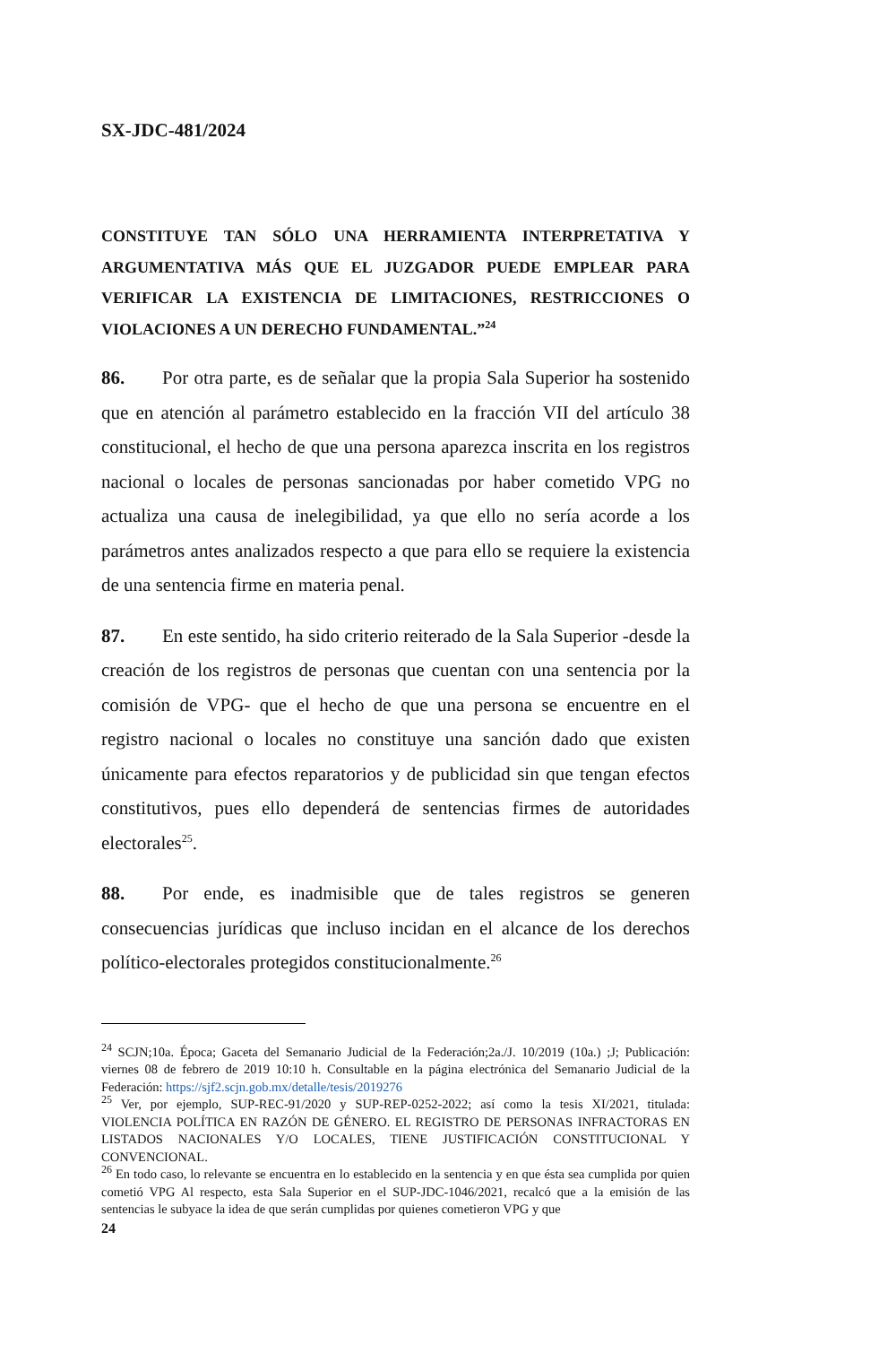SX-JDC-481/2024
CONSTITUYE TAN SÓLO UNA HERRAMIENTA INTERPRETATIVA Y ARGUMENTATIVA MÁS QUE EL JUZGADOR PUEDE EMPLEAR PARA VERIFICAR LA EXISTENCIA DE LIMITACIONES, RESTRICCIONES O VIOLACIONES A UN DERECHO FUNDAMENTAL.”<sup>24</sup>
86. Por otra parte, es de señalar que la propia Sala Superior ha sostenido que en atención al parámetro establecido en la fracción VII del artículo 38 constitucional, el hecho de que una persona aparezca inscrita en los registros nacional o locales de personas sancionadas por haber cometido VPG no actualiza una causa de inelegibilidad, ya que ello no sería acorde a los parámetros antes analizados respecto a que para ello se requiere la existencia de una sentencia firme en materia penal.
87. En este sentido, ha sido criterio reiterado de la Sala Superior -desde la creación de los registros de personas que cuentan con una sentencia por la comisión de VPG- que el hecho de que una persona se encuentre en el registro nacional o locales no constituye una sanción dado que existen únicamente para efectos reparatorios y de publicidad sin que tengan efectos constitutivos, pues ello dependerá de sentencias firmes de autoridades electorales<sup>25</sup>.
88. Por ende, es inadmisible que de tales registros se generen consecuencias jurídicas que incluso incidan en el alcance de los derechos político-electorales protegidos constitucionalmente.<sup>26</sup>
<sup>24</sup> SCJN;10a. Época; Gaceta del Semanario Judicial de la Federación;2a./J. 10/2019 (10a.) ;J; Publicación: viernes 08 de febrero de 2019 10:10 h. Consultable en la página electrónica del Semanario Judicial de la Federación: https://sjf2.scjn.gob.mx/detalle/tesis/2019276
<sup>25</sup> Ver, por ejemplo, SUP-REC-91/2020 y SUP-REP-0252-2022; así como la tesis XI/2021, titulada: VIOLENCIA POLÍTICA EN RAZÓN DE GÉNERO. EL REGISTRO DE PERSONAS INFRACTORAS EN LISTADOS NACIONALES Y/O LOCALES, TIENE JUSTIFICACIÓN CONSTITUCIONAL Y CONVENCIONAL.
<sup>26</sup> En todo caso, lo relevante se encuentra en lo establecido en la sentencia y en que ésta sea cumplida por quien cometió VPG Al respecto, esta Sala Superior en el SUP-JDC-1046/2021, recalcó que a la emisión de las sentencias le subyace la idea de que serán cumplidas por quienes cometieron VPG y que
24